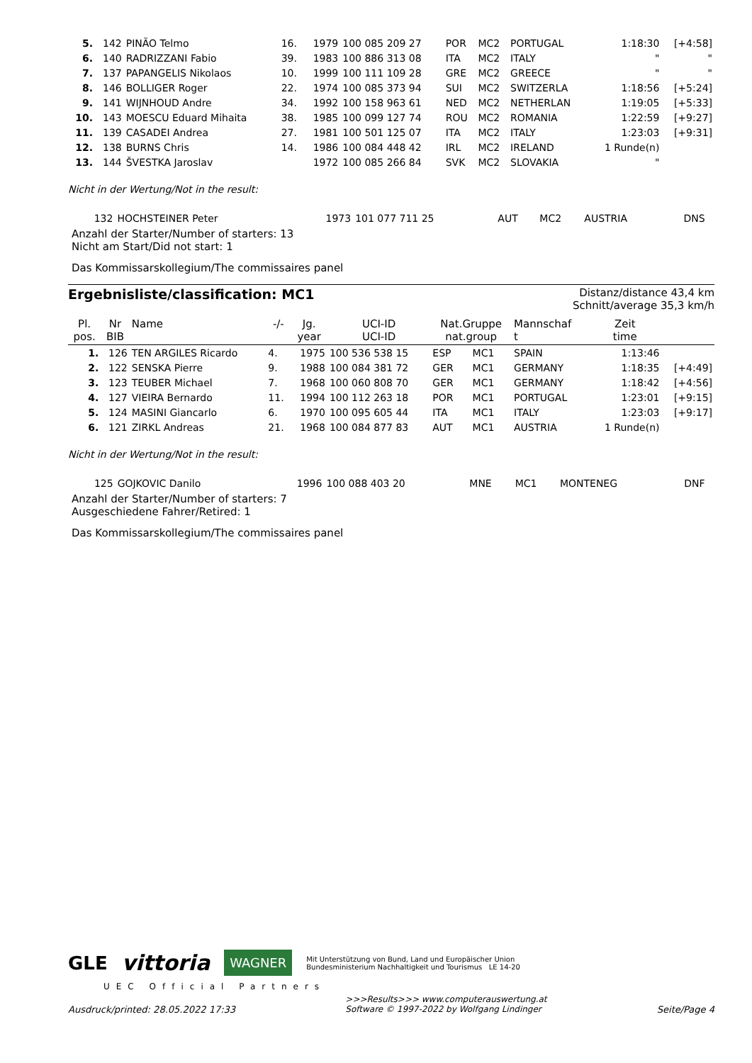| 5. | 142 | PINÃO Telmo | 16. | 1979 | 100 085 209 27 | POR | MC2 | PORTUGAL | 1:18:30 | [+4:58] |
| 6. | 140 | RADRIZZANI Fabio | 39. | 1983 | 100 886 313 08 | ITA | MC2 | ITALY | " | " |
| 7. | 137 | PAPANGELIS Nikolaos | 10. | 1999 | 100 111 109 28 | GRE | MC2 | GREECE | " | " |
| 8. | 146 | BOLLIGER Roger | 22. | 1974 | 100 085 373 94 | SUI | MC2 | SWITZERLA | 1:18:56 | [+5:24] |
| 9. | 141 | WIJNHOUD Andre | 34. | 1992 | 100 158 963 61 | NED | MC2 | NETHERLAN | 1:19:05 | [+5:33] |
| 10. | 143 | MOESCU Eduard Mihaita | 38. | 1985 | 100 099 127 74 | ROU | MC2 | ROMANIA | 1:22:59 | [+9:27] |
| 11. | 139 | CASADEI Andrea | 27. | 1981 | 100 501 125 07 | ITA | MC2 | ITALY | 1:23:03 | [+9:31] |
| 12. | 138 | BURNS Chris | 14. | 1986 | 100 084 448 42 | IRL | MC2 | IRELAND | 1 Runde(n) | |
| 13. | 144 | ŠVESTKA Jaroslav | | 1972 | 100 085 266 84 | SVK | MC2 | SLOVAKIA | " | |
Nicht in der Wertung/Not in the result:
| | 132 | HOCHSTEINER Peter | | 1973 | 101 077 711 25 | AUT | MC2 | AUSTRIA | DNS | |
Anzahl der Starter/Number of starters: 13
Nicht am Start/Did not start: 1
Das Kommissarskollegium/The commissaires panel
Ergebnisliste/classification: MC1
Distanz/distance 43,4 km
Schnitt/average 35,3 km/h
| Pl. pos. | Nr BIB | Name | -/- | Jg. year | UCI-ID UCI-ID | Nat.Gruppe nat.group | | Mannschaf t | Zeit time | |
| --- | --- | --- | --- | --- | --- | --- | --- | --- | --- | --- |
| 1. | 126 | TEN ARGILES Ricardo | 4. | 1975 | 100 536 538 15 | ESP | MC1 | SPAIN | 1:13:46 | |
| 2. | 122 | SENSKA Pierre | 9. | 1988 | 100 084 381 72 | GER | MC1 | GERMANY | 1:18:35 | [+4:49] |
| 3. | 123 | TEUBER Michael | 7. | 1968 | 100 060 808 70 | GER | MC1 | GERMANY | 1:18:42 | [+4:56] |
| 4. | 127 | VIEIRA Bernardo | 11. | 1994 | 100 112 263 18 | POR | MC1 | PORTUGAL | 1:23:01 | [+9:15] |
| 5. | 124 | MASINI Giancarlo | 6. | 1970 | 100 095 605 44 | ITA | MC1 | ITALY | 1:23:03 | [+9:17] |
| 6. | 121 | ZIRKL Andreas | 21. | 1968 | 100 084 877 83 | AUT | MC1 | AUSTRIA | 1 Runde(n) | |
Nicht in der Wertung/Not in the result:
| | 125 | GOJKOVIC Danilo | | 1996 | 100 088 403 20 | MNE | MC1 | MONTENEG | DNF | |
Anzahl der Starter/Number of starters: 7
Ausgeschiedene Fahrer/Retired: 1
Das Kommissarskollegium/The commissaires panel
GLE vittoria WAGNER Mit Unterstützung von Bund, Land und Europäischer Union
Bundesministerium Nachhaltigkeit und Tourismus LE 14-20
UEC Official Partners
Ausdruck/printed: 28.05.2022 17:33 >>>Results>>> www.computerauswertung.at
Software © 1997-2022 by Wolfgang Lindinger Seite/Page 4